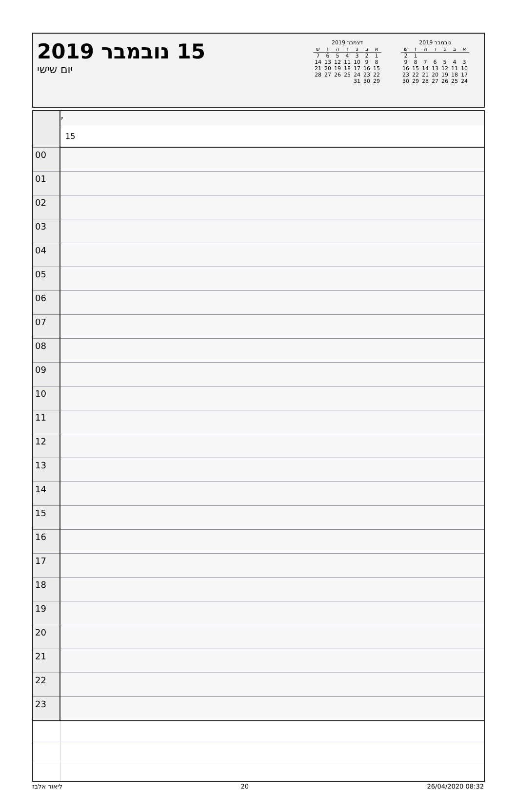15 נובמבר 2019
יום שישי
דצמבר 2019
| א | ב | ג | ד | ה | ו | ש |
| --- | --- | --- | --- | --- | --- | --- |
| 1 | 2 | 3 | 4 | 5 | 6 | 7 |
| 8 | 9 | 10 | 11 | 12 | 13 | 14 |
| 15 | 16 | 17 | 18 | 19 | 20 | 21 |
| 22 | 23 | 24 | 25 | 26 | 27 | 28 |
| 29 | 30 | 31 | | | | |
נובמבר 2019
| א | ב | ג | ד | ה | ו | ש |
| --- | --- | --- | --- | --- | --- | --- |
| | | | | | 1 | 2 |
| 3 | 4 | 5 | 6 | 7 | 8 | 9 |
| 10 | 11 | 12 | 13 | 14 | 15 | 16 |
| 17 | 18 | 19 | 20 | 21 | 22 | 23 |
| 24 | 25 | 26 | 27 | 28 | 29 | 30 |
| | יו |
| | 15 |
| 00 | |
| 01 | |
| 02 | |
| 03 | |
| 04 | |
| 05 | |
| 06 | |
| 07 | |
| 08 | |
| 09 | |
| 10 | |
| 11 | |
| 12 | |
| 13 | |
| 14 | |
| 15 | |
| 16 | |
| 17 | |
| 18 | |
| 19 | |
| 20 | |
| 21 | |
| 22 | |
| 23 | |
ליאור אלבז 20 26/04/2020 08:32